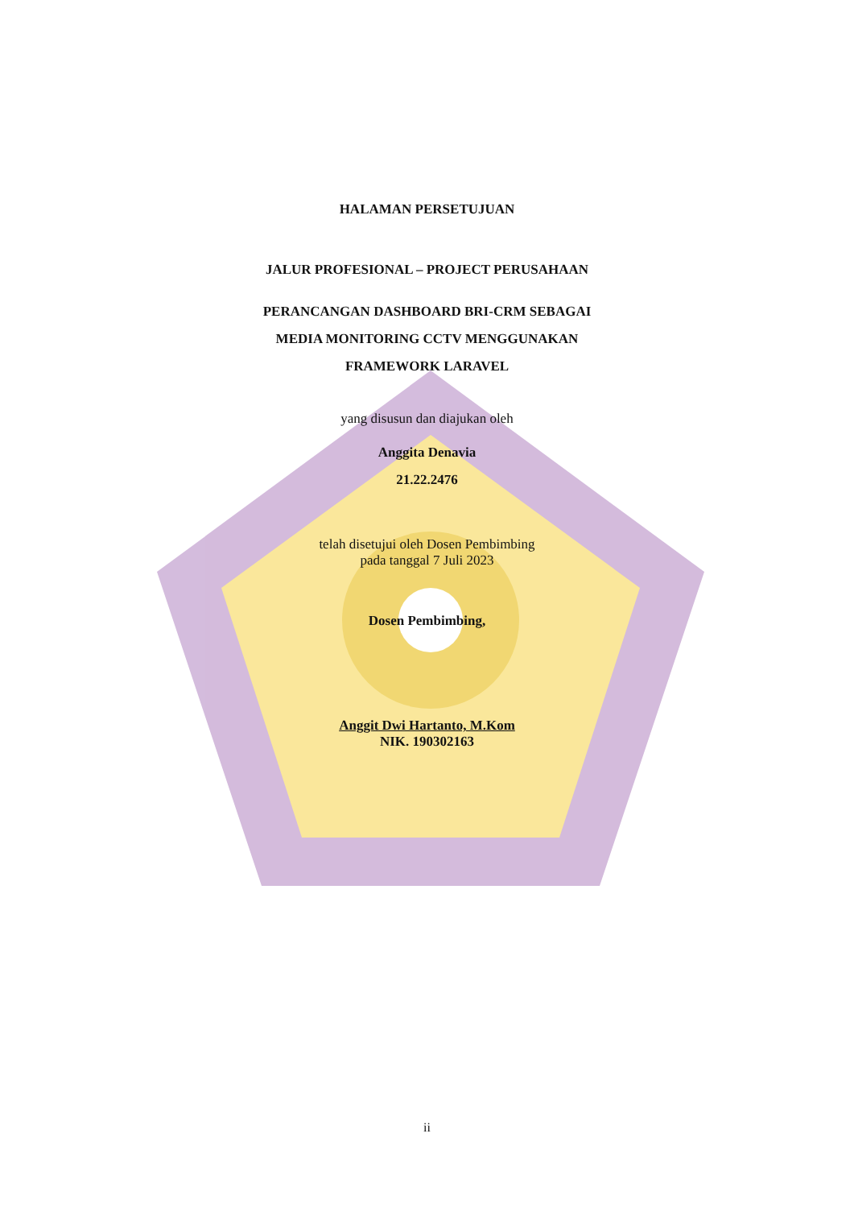HALAMAN PERSETUJUAN
JALUR PROFESIONAL – PROJECT PERUSAHAAN
PERANCANGAN DASHBOARD BRI-CRM SEBAGAI
MEDIA MONITORING CCTV MENGGUNAKAN
FRAMEWORK LARAVEL
yang disusun dan diajukan oleh
Anggita Denavia
21.22.2476
telah disetujui oleh Dosen Pembimbing
pada tanggal 7 Juli 2023
Dosen Pembimbing,
Anggit Dwi Hartanto, M.Kom
NIK. 190302163
ii